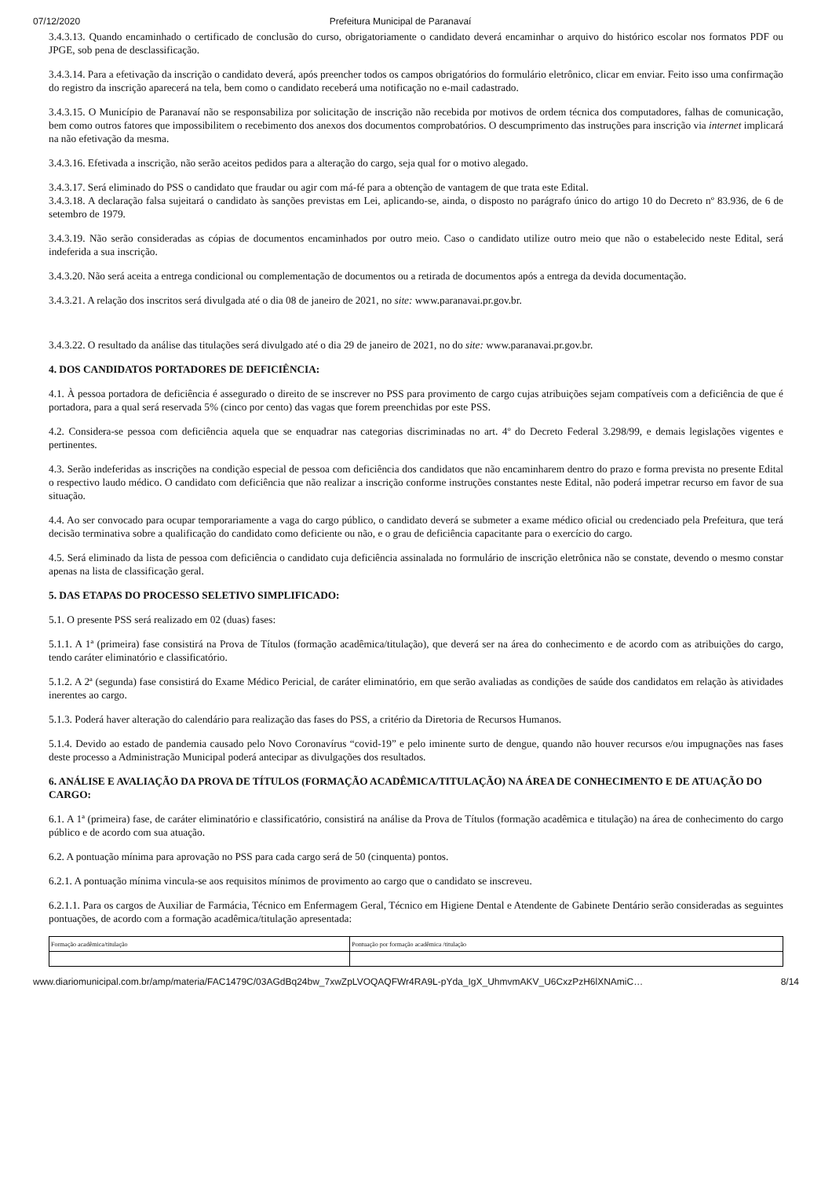07/12/2020 Prefeitura Municipal de Paranavaí
3.4.3.13. Quando encaminhado o certificado de conclusão do curso, obrigatoriamente o candidato deverá encaminhar o arquivo do histórico escolar nos formatos PDF ou JPGE, sob pena de desclassificação.
3.4.3.14. Para a efetivação da inscrição o candidato deverá, após preencher todos os campos obrigatórios do formulário eletrônico, clicar em enviar. Feito isso uma confirmação do registro da inscrição aparecerá na tela, bem como o candidato receberá uma notificação no e-mail cadastrado.
3.4.3.15. O Município de Paranavaí não se responsabiliza por solicitação de inscrição não recebida por motivos de ordem técnica dos computadores, falhas de comunicação, bem como outros fatores que impossibilitem o recebimento dos anexos dos documentos comprobatórios. O descumprimento das instruções para inscrição via internet implicará na não efetivação da mesma.
3.4.3.16. Efetivada a inscrição, não serão aceitos pedidos para a alteração do cargo, seja qual for o motivo alegado.
3.4.3.17. Será eliminado do PSS o candidato que fraudar ou agir com má-fé para a obtenção de vantagem de que trata este Edital.
3.4.3.18. A declaração falsa sujeitará o candidato às sanções previstas em Lei, aplicando-se, ainda, o disposto no parágrafo único do artigo 10 do Decreto nº 83.936, de 6 de setembro de 1979.
3.4.3.19. Não serão consideradas as cópias de documentos encaminhados por outro meio. Caso o candidato utilize outro meio que não o estabelecido neste Edital, será indeferida a sua inscrição.
3.4.3.20. Não será aceita a entrega condicional ou complementação de documentos ou a retirada de documentos após a entrega da devida documentação.
3.4.3.21. A relação dos inscritos será divulgada até o dia 08 de janeiro de 2021, no site: www.paranavai.pr.gov.br.
3.4.3.22. O resultado da análise das titulações será divulgado até o dia 29 de janeiro de 2021, no do site: www.paranavai.pr.gov.br.
4. DOS CANDIDATOS PORTADORES DE DEFICIÊNCIA:
4.1. À pessoa portadora de deficiência é assegurado o direito de se inscrever no PSS para provimento de cargo cujas atribuições sejam compatíveis com a deficiência de que é portadora, para a qual será reservada 5% (cinco por cento) das vagas que forem preenchidas por este PSS.
4.2. Considera-se pessoa com deficiência aquela que se enquadrar nas categorias discriminadas no art. 4º do Decreto Federal 3.298/99, e demais legislações vigentes e pertinentes.
4.3. Serão indeferidas as inscrições na condição especial de pessoa com deficiência dos candidatos que não encaminharem dentro do prazo e forma prevista no presente Edital o respectivo laudo médico. O candidato com deficiência que não realizar a inscrição conforme instruções constantes neste Edital, não poderá impetrar recurso em favor de sua situação.
4.4. Ao ser convocado para ocupar temporariamente a vaga do cargo público, o candidato deverá se submeter a exame médico oficial ou credenciado pela Prefeitura, que terá decisão terminativa sobre a qualificação do candidato como deficiente ou não, e o grau de deficiência capacitante para o exercício do cargo.
4.5. Será eliminado da lista de pessoa com deficiência o candidato cuja deficiência assinalada no formulário de inscrição eletrônica não se constate, devendo o mesmo constar apenas na lista de classificação geral.
5. DAS ETAPAS DO PROCESSO SELETIVO SIMPLIFICADO:
5.1. O presente PSS será realizado em 02 (duas) fases:
5.1.1. A 1ª (primeira) fase consistirá na Prova de Títulos (formação acadêmica/titulação), que deverá ser na área do conhecimento e de acordo com as atribuições do cargo, tendo caráter eliminatório e classificatório.
5.1.2. A 2ª (segunda) fase consistirá do Exame Médico Pericial, de caráter eliminatório, em que serão avaliadas as condições de saúde dos candidatos em relação às atividades inerentes ao cargo.
5.1.3. Poderá haver alteração do calendário para realização das fases do PSS, a critério da Diretoria de Recursos Humanos.
5.1.4. Devido ao estado de pandemia causado pelo Novo Coronavírus “covid-19” e pelo iminente surto de dengue, quando não houver recursos e/ou impugnações nas fases deste processo a Administração Municipal poderá antecipar as divulgações dos resultados.
6. ANÁLISE E AVALIAÇÃO DA PROVA DE TÍTULOS (FORMAÇÃO ACADÊMICA/TITULAÇÃO) NA ÁREA DE CONHECIMENTO E DE ATUAÇÃO DO CARGO:
6.1. A 1ª (primeira) fase, de caráter eliminatório e classificatório, consistirá na análise da Prova de Títulos (formação acadêmica e titulação) na área de conhecimento do cargo público e de acordo com sua atuação.
6.2. A pontuação mínima para aprovação no PSS para cada cargo será de 50 (cinquenta) pontos.
6.2.1. A pontuação mínima vincula-se aos requisitos mínimos de provimento ao cargo que o candidato se inscreveu.
6.2.1.1. Para os cargos de Auxiliar de Farmácia, Técnico em Enfermagem Geral, Técnico em Higiene Dental e Atendente de Gabinete Dentário serão consideradas as seguintes pontuações, de acordo com a formação acadêmica/titulação apresentada:
| Formação acadêmica/titulação | Pontuação por formação acadêmica /titulação |
www.diariomunicipal.com.br/amp/materia/FAC1479C/03AGdBq24bw_7xwZpLVOQAQFWr4RA9L-pYda_IgX_UhmvmAKV_U6CxzPzH6lXNAmiC… 8/14